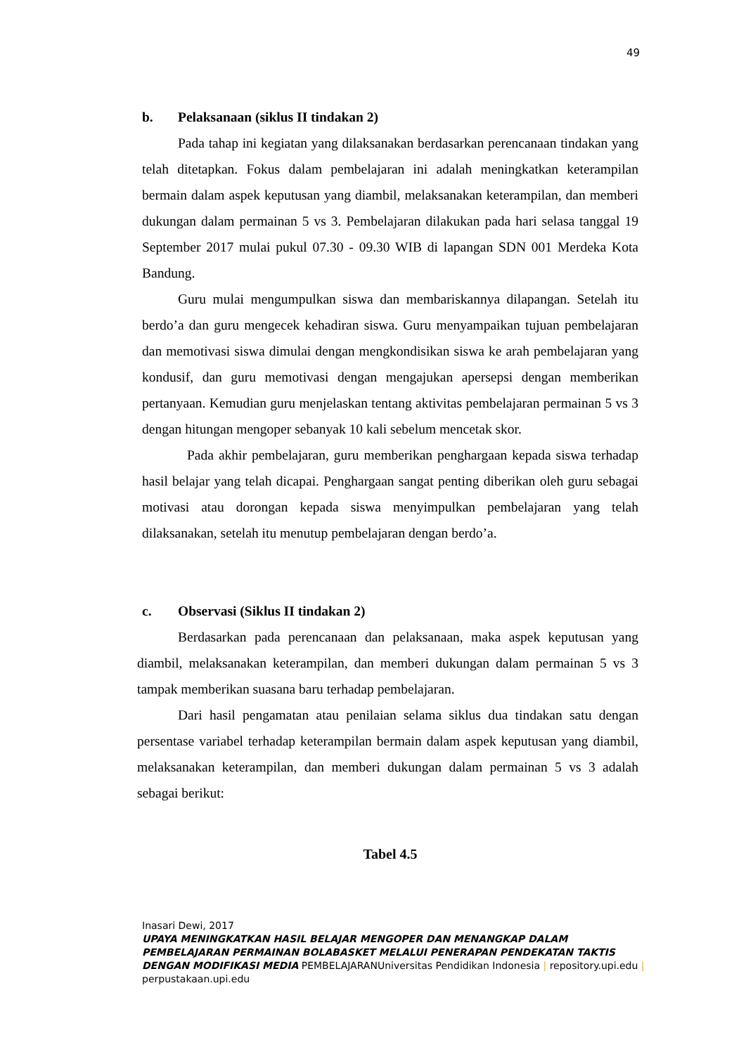49
b. Pelaksanaan (siklus II tindakan 2)
Pada tahap ini kegiatan yang dilaksanakan berdasarkan perencanaan tindakan yang telah ditetapkan. Fokus dalam pembelajaran ini adalah meningkatkan keterampilan bermain dalam aspek keputusan yang diambil, melaksanakan keterampilan, dan memberi dukungan dalam permainan 5 vs 3. Pembelajaran dilakukan pada hari selasa tanggal 19 September 2017 mulai pukul 07.30 - 09.30 WIB di lapangan SDN 001 Merdeka Kota Bandung.
Guru mulai mengumpulkan siswa dan membariskannya dilapangan. Setelah itu berdo’a dan guru mengecek kehadiran siswa. Guru menyampaikan tujuan pembelajaran dan memotivasi siswa dimulai dengan mengkondisikan siswa ke arah pembelajaran yang kondusif, dan guru memotivasi dengan mengajukan apersepsi dengan memberikan pertanyaan. Kemudian guru menjelaskan tentang aktivitas pembelajaran permainan 5 vs 3 dengan hitungan mengoper sebanyak 10 kali sebelum mencetak skor.
Pada akhir pembelajaran, guru memberikan penghargaan kepada siswa terhadap hasil belajar yang telah dicapai. Penghargaan sangat penting diberikan oleh guru sebagai motivasi atau dorongan kepada siswa menyimpulkan pembelajaran yang telah dilaksanakan, setelah itu menutup pembelajaran dengan berdo’a.
c. Observasi (Siklus II tindakan 2)
Berdasarkan pada perencanaan dan pelaksanaan, maka aspek keputusan yang diambil, melaksanakan keterampilan, dan memberi dukungan dalam permainan 5 vs 3 tampak memberikan suasana baru terhadap pembelajaran.
Dari hasil pengamatan atau penilaian selama siklus dua tindakan satu dengan persentase variabel terhadap keterampilan bermain dalam aspek keputusan yang diambil, melaksanakan keterampilan, dan memberi dukungan dalam permainan 5 vs 3 adalah sebagai berikut:
Tabel 4.5
Inasari Dewi, 2017
UPAYA MENINGKATKAN HASIL BELAJAR MENGOPER DAN MENANGKAP DALAM PEMBELAJARAN PERMAINAN BOLABASKET MELALUI PENERAPAN PENDEKATAN TAKTIS DENGAN MODIFIKASI MEDIA PEMBELAJARANUniversitas Pendidikan Indonesia | repository.upi.edu | perpustakaan.upi.edu